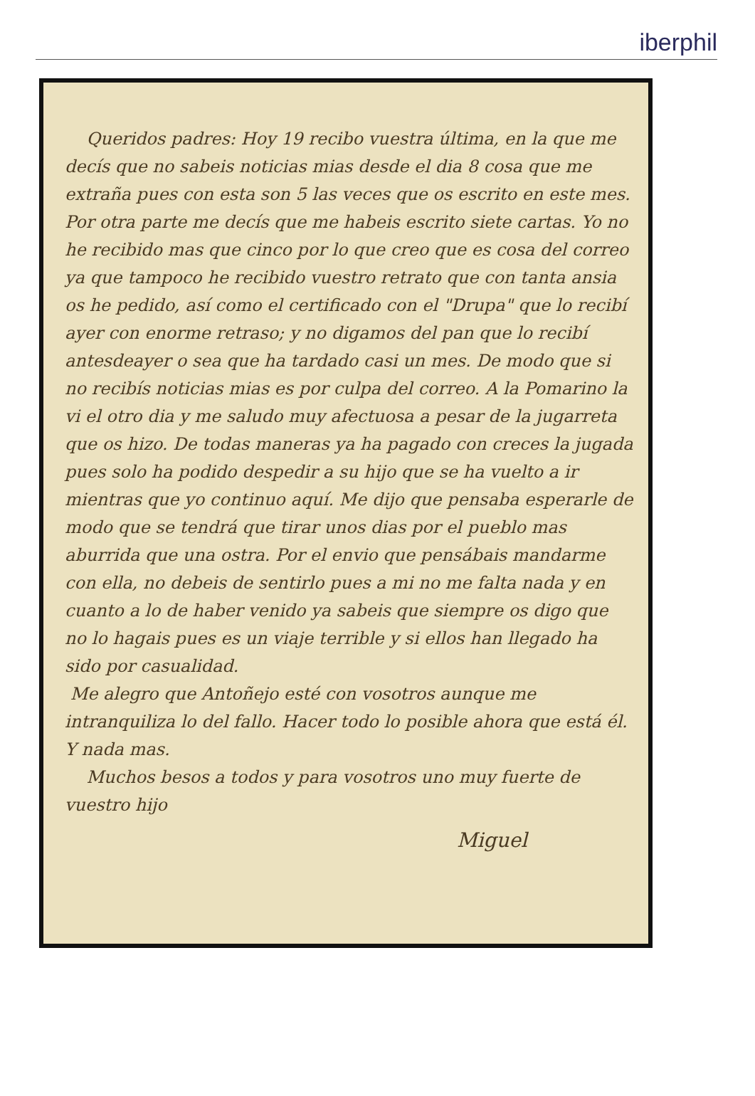iberphil
Queridos padres: Hoy 19 recibo vuestra última, en la que me decís que no sabeis noticias mias desde el dia 8 cosa que me extraña pues con esta son 5 las veces que os escrito en este mes. Por otra parte me decís que me habeis escrito siete cartas. Yo no he recibido mas que cinco por lo que creo que es cosa del correo ya que tampoco he recibido vuestro retrato que con tanta ansia os he pedido, así como el certificado con el "Drupa" que lo recibí ayer con enorme retraso; y no digamos del pan que lo recibí antesdeayer o sea que ha tardado casi un mes. De modo que si no recibís noticias mias es por culpa del correo. A la Pomarino la vi el otro dia y me saludo muy afectuosa a pesar de la jugarreta que os hizo. De todas maneras ya ha pagado con creces la jugada pues solo ha podido despedir a su hijo que se ha vuelto a ir mientras que yo continuo aquí. Me dijo que pensaba esperarle de modo que se tendrá que tirar unos dias por el pueblo mas aburrida que una ostra. Por el envio que pensábais mandarme con ella, no debeis de sentirlo pues a mi no me falta nada y en cuanto a lo de haber venido ya sabeis que siempre os digo que no lo hagais pues es un viaje terrible y si ellos han llegado ha sido por casualidad.
Me alegro que Antoñejo esté con vosotros aunque me intranquiliza lo del fallo. Hacer todo lo posible ahora que está él. Y nada mas.
Muchos besos a todos y para vosotros uno muy fuerte de vuestro hijo
Miguel